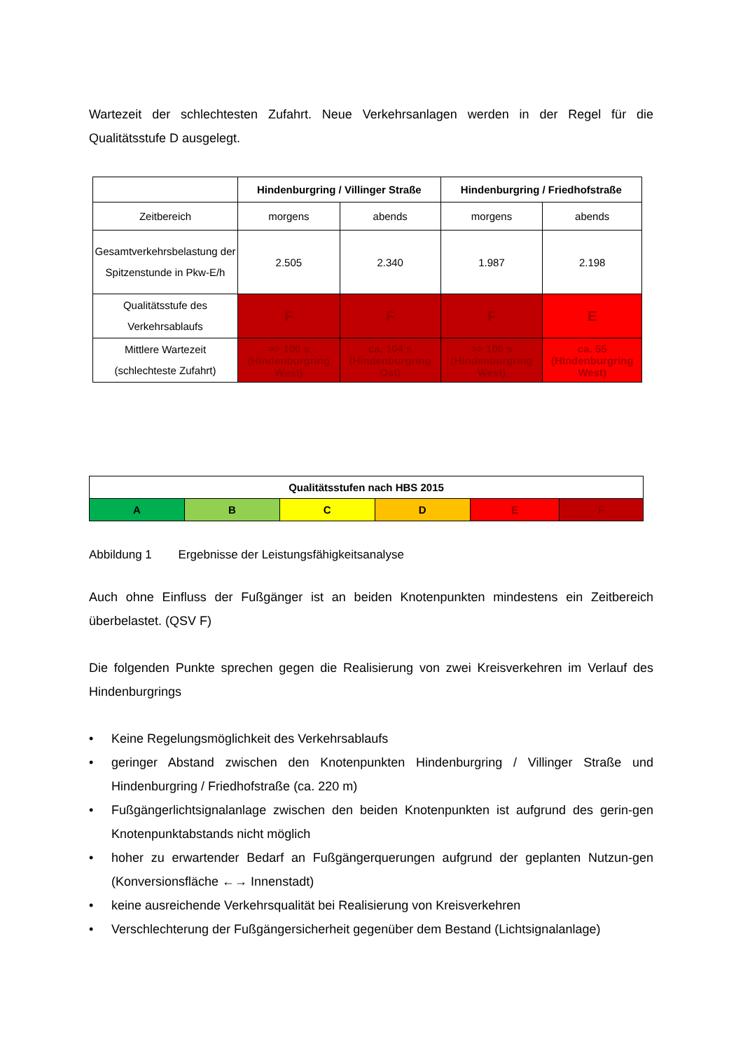Wartezeit der schlechtesten Zufahrt. Neue Verkehrsanlagen werden in der Regel für die Qualitätsstufe D ausgelegt.
| | Hindenburgring / Villinger Straße | | Hindenburgring / Friedhofstraße | |
| --- | --- | --- | --- | --- |
| Zeitbereich | morgens | abends | morgens | abends |
| Gesamtverkehrsbelastung der Spitzenstunde in Pkw-E/h | 2.505 | 2.340 | 1.987 | 2.198 |
| Qualitätsstufe des Verkehrsablaufs | F | F | F | E |
| Mittlere Wartezeit (schlechteste Zufahrt) | >> 100 s (Hindenburgring West) | ca. 104 s (Hindenburgring Ost) | >> 100 s (Hindenburgring West) | ca. 55 (Hindenburgring West) |
| Qualitätsstufen nach HBS 2015 | | | | | |
| A | B | C | D | E | F |
Abbildung 1 Ergebnisse der Leistungsfähigkeitsanalyse
Auch ohne Einfluss der Fußgänger ist an beiden Knotenpunkten mindestens ein Zeitbereich überbelastet. (QSV F)
Die folgenden Punkte sprechen gegen die Realisierung von zwei Kreisverkehren im Verlauf des Hindenburgrings
• Keine Regelungsmöglichkeit des Verkehrsablaufs
• geringer Abstand zwischen den Knotenpunkten Hindenburgring / Villinger Straße und Hindenburgring / Friedhofstraße (ca. 220 m)
• Fußgängerlichtsignalanlage zwischen den beiden Knotenpunkten ist aufgrund des gerin-gen Knotenpunktabstands nicht möglich
• hoher zu erwartender Bedarf an Fußgängerquerungen aufgrund der geplanten Nutzun-gen (Konversionsfläche ←→ Innenstadt)
• keine ausreichende Verkehrsqualität bei Realisierung von Kreisverkehren
• Verschlechterung der Fußgängersicherheit gegenüber dem Bestand (Lichtsignalanlage)